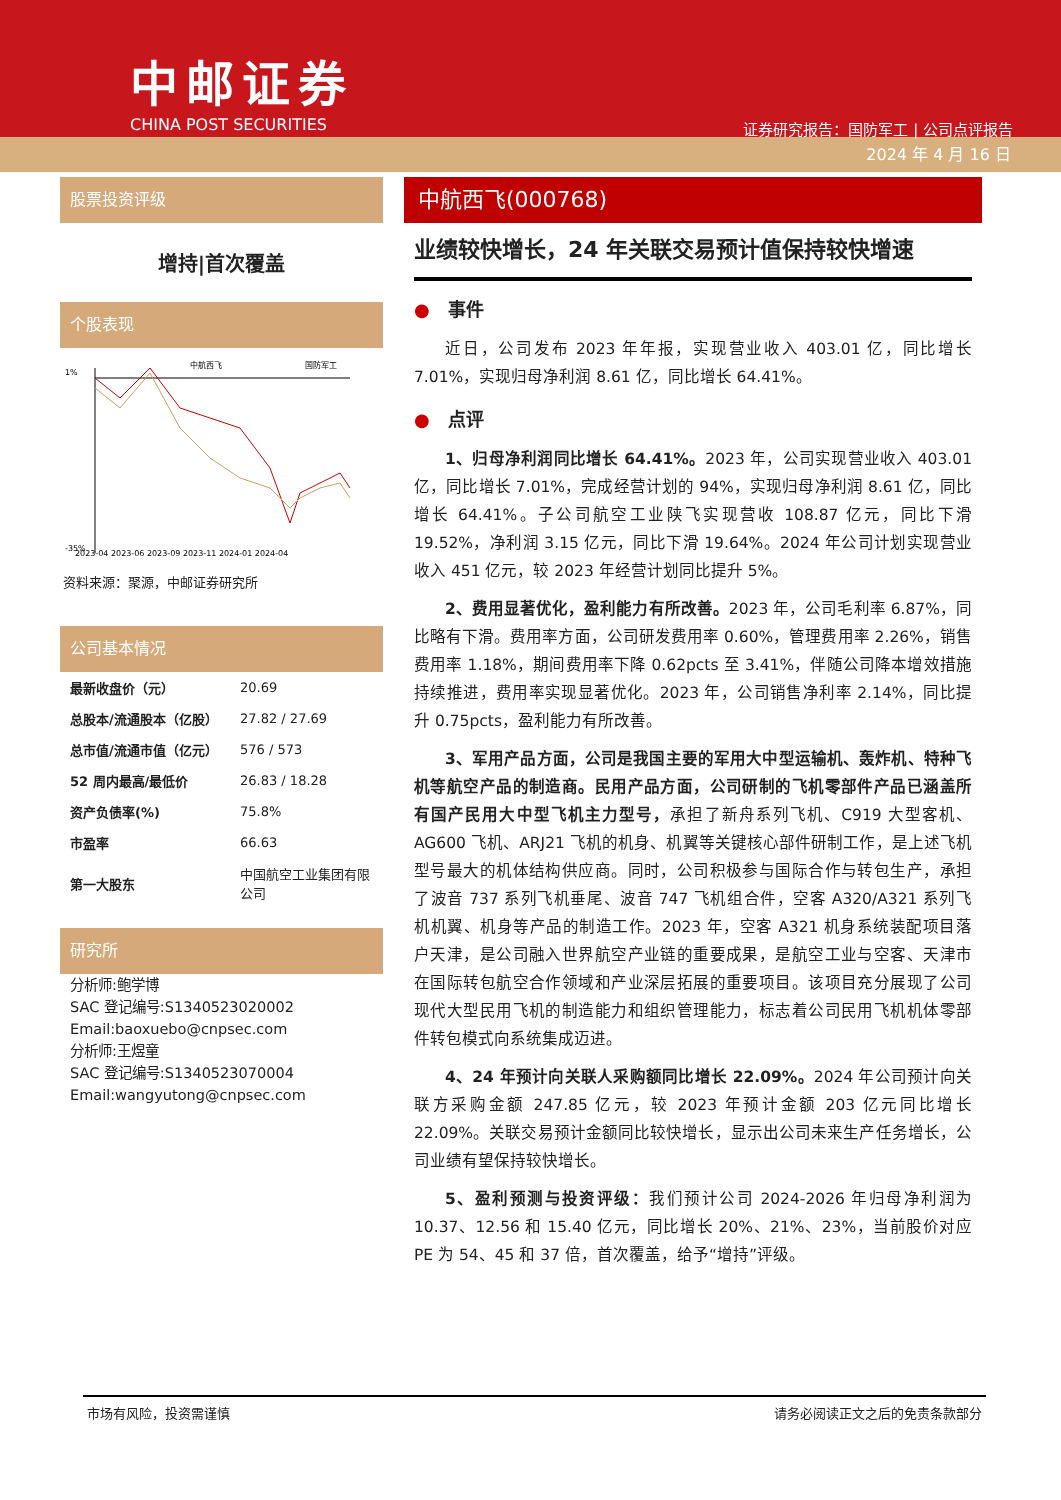中邮证券
CHINA POST SECURITIES
证券研究报告：国防军工 | 公司点评报告
2024 年 4 月 16 日
股票投资评级
增持|首次覆盖
个股表现
中航西飞
国防军工
1%
-35%
2023-04 2023-06 2023-09 2023-11 2024-01 2024-04
资料来源：聚源，中邮证券研究所
公司基本情况
| 最新收盘价（元） | 20.69 |
| 总股本/流通股本（亿股） | 27.82 / 27.69 |
| 总市值/流通市值（亿元） | 576 / 573 |
| 52 周内最高/最低价 | 26.83 / 18.28 |
| 资产负债率(%) | 75.8% |
| 市盈率 | 66.63 |
| 第一大股东 | 中国航空工业集团有限公司 |
研究所
分析师:鲍学博
SAC 登记编号:S1340523020002
Email:baoxuebo@cnpsec.com
分析师:王煜童
SAC 登记编号:S1340523070004
Email:wangyutong@cnpsec.com
中航西飞(000768)
业绩较快增长，24 年关联交易预计值保持较快增速
●　事件
近日，公司发布 2023 年年报，实现营业收入 403.01 亿，同比增长 7.01%，实现归母净利润 8.61 亿，同比增长 64.41%。
●　点评
1、归母净利润同比增长 64.41%。2023 年，公司实现营业收入 403.01 亿，同比增长 7.01%，完成经营计划的 94%，实现归母净利润 8.61 亿，同比增长 64.41%。子公司航空工业陕飞实现营收 108.87 亿元，同比下滑 19.52%，净利润 3.15 亿元，同比下滑 19.64%。2024 年公司计划实现营业收入 451 亿元，较 2023 年经营计划同比提升 5%。
2、费用显著优化，盈利能力有所改善。2023 年，公司毛利率 6.87%，同比略有下滑。费用率方面，公司研发费用率 0.60%，管理费用率 2.26%，销售费用率 1.18%，期间费用率下降 0.62pcts 至 3.41%，伴随公司降本增效措施持续推进，费用率实现显著优化。2023 年，公司销售净利率 2.14%，同比提升 0.75pcts，盈利能力有所改善。
3、军用产品方面，公司是我国主要的军用大中型运输机、轰炸机、特种飞机等航空产品的制造商。民用产品方面，公司研制的飞机零部件产品已涵盖所有国产民用大中型飞机主力型号，承担了新舟系列飞机、C919 大型客机、AG600 飞机、ARJ21 飞机的机身、机翼等关键核心部件研制工作，是上述飞机型号最大的机体结构供应商。同时，公司积极参与国际合作与转包生产，承担了波音 737 系列飞机垂尾、波音 747 飞机组合件，空客 A320/A321 系列飞机机翼、机身等产品的制造工作。2023 年，空客 A321 机身系统装配项目落户天津，是公司融入世界航空产业链的重要成果，是航空工业与空客、天津市在国际转包航空合作领域和产业深层拓展的重要项目。该项目充分展现了公司现代大型民用飞机的制造能力和组织管理能力，标志着公司民用飞机机体零部件转包模式向系统集成迈进。
4、24 年预计向关联人采购额同比增长 22.09%。2024 年公司预计向关联方采购金额 247.85 亿元，较 2023 年预计金额 203 亿元同比增长 22.09%。关联交易预计金额同比较快增长，显示出公司未来生产任务增长，公司业绩有望保持较快增长。
5、盈利预测与投资评级：我们预计公司 2024-2026 年归母净利润为 10.37、12.56 和 15.40 亿元，同比增长 20%、21%、23%，当前股价对应 PE 为 54、45 和 37 倍，首次覆盖，给予“增持”评级。
市场有风险，投资需谨慎 请务必阅读正文之后的免责条款部分